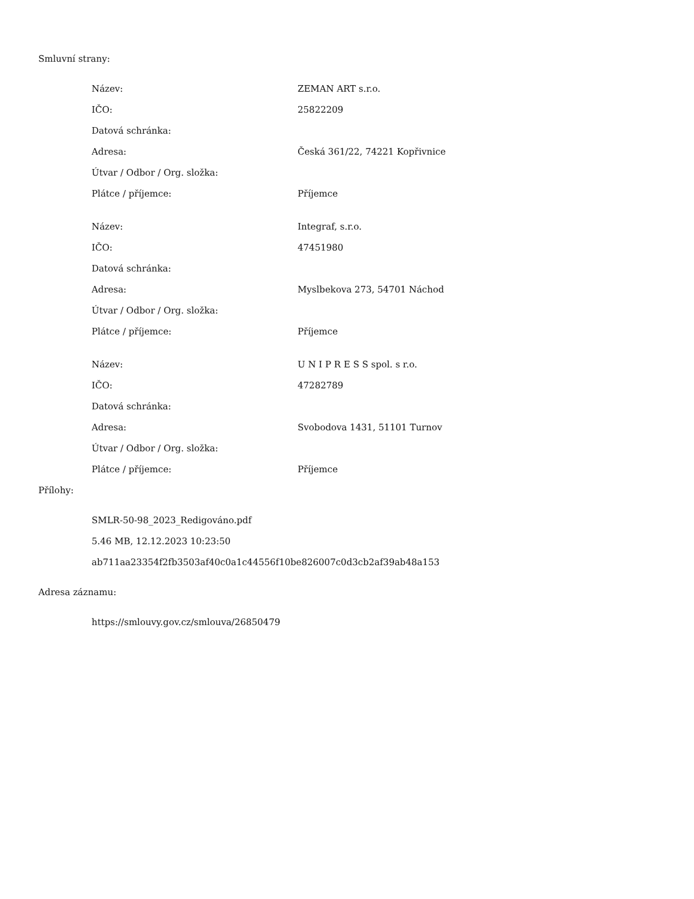Smluvní strany:
| Název: | ZEMAN ART s.r.o. |
| IČO: | 25822209 |
| Datová schránka: | |
| Adresa: | Česká 361/22, 74221 Kopřivnice |
| Útvar / Odbor / Org. složka: | |
| Plátce / příjemce: | Příjemce |
| Název: | Integraf, s.r.o. |
| IČO: | 47451980 |
| Datová schránka: | |
| Adresa: | Myslbekova 273, 54701 Náchod |
| Útvar / Odbor / Org. složka: | |
| Plátce / příjemce: | Příjemce |
| Název: | U N I P R E S S spol. s r.o. |
| IČO: | 47282789 |
| Datová schránka: | |
| Adresa: | Svobodova 1431, 51101 Turnov |
| Útvar / Odbor / Org. složka: | |
| Plátce / příjemce: | Příjemce |
Přílohy:
SMLR-50-98_2023_Redigováno.pdf
5.46 MB, 12.12.2023 10:23:50
ab711aa23354f2fb3503af40c0a1c44556f10be826007c0d3cb2af39ab48a153
Adresa záznamu:
https://smlouvy.gov.cz/smlouva/26850479